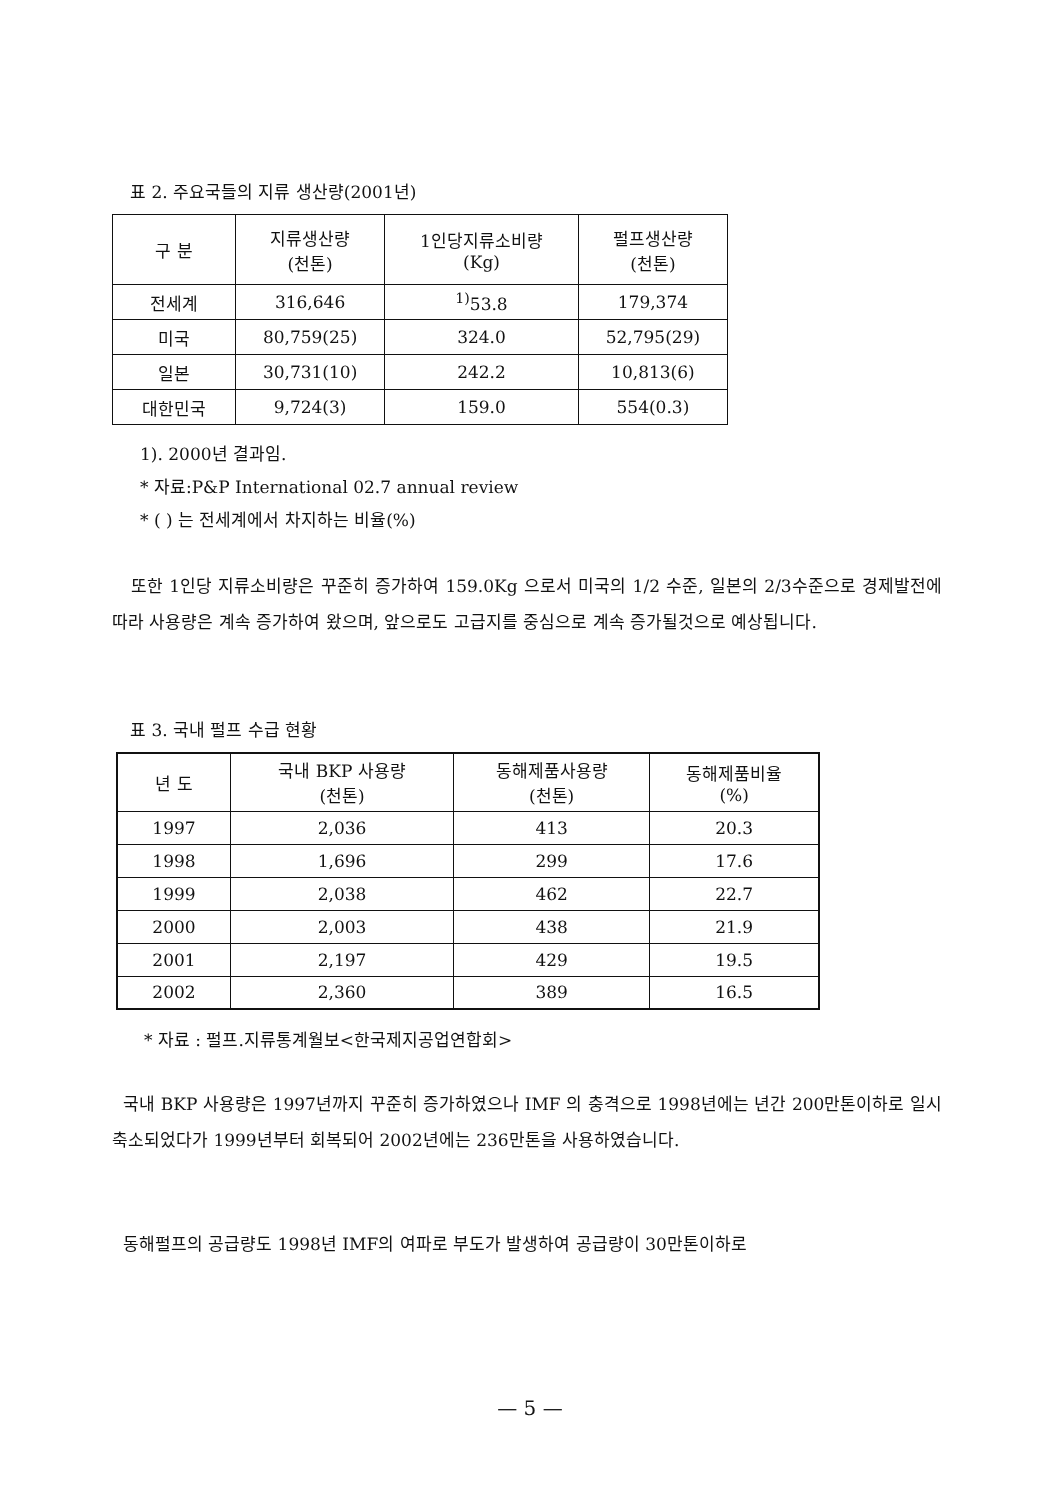표 2. 주요국들의 지류 생산량(2001년)
| 구 분 | 지류생산량 (천톤) | 1인당지류소비량 (Kg) | 펄프생산량 (천톤) |
| --- | --- | --- | --- |
| 전세계 | 316,646 | <sup>1)</sup> 53.8 | 179,374 |
| 미국 | 80,759(25) | 324.0 | 52,795(29) |
| 일본 | 30,731(10) | 242.2 | 10,813(6) |
| 대한민국 | 9,724(3) | 159.0 | 554(0.3) |
1). 2000년 결과임.
* 자료:P&P International 02.7 annual review
* ( ) 는 전세계에서 차지하는 비율(%)
또한 1인당 지류소비량은 꾸준히 증가하여 159.0Kg 으로서 미국의 1/2 수준, 일본의 2/3수준으로 경제발전에 따라 사용량은 계속 증가하여 왔으며, 앞으로도 고급지를 중심으로 계속 증가될것으로 예상됩니다.
표 3. 국내 펄프 수급 현황
| 년 도 | 국내 BKP 사용량 (천톤) | 동해제품사용량 (천톤) | 동해제품비율 (%) |
| --- | --- | --- | --- |
| 1997 | 2,036 | 413 | 20.3 |
| 1998 | 1,696 | 299 | 17.6 |
| 1999 | 2,038 | 462 | 22.7 |
| 2000 | 2,003 | 438 | 21.9 |
| 2001 | 2,197 | 429 | 19.5 |
| 2002 | 2,360 | 389 | 16.5 |
* 자료 : 펄프.지류통계월보<한국제지공업연합회>
국내 BKP 사용량은 1997년까지 꾸준히 증가하였으나 IMF 의 충격으로 1998년에는 년간 200만톤이하로 일시 축소되었다가 1999년부터 회복되어 2002년에는 236만톤을 사용하였습니다.
동해펄프의 공급량도 1998년 IMF의 여파로 부도가 발생하여 공급량이 30만톤이하로
— 5 —